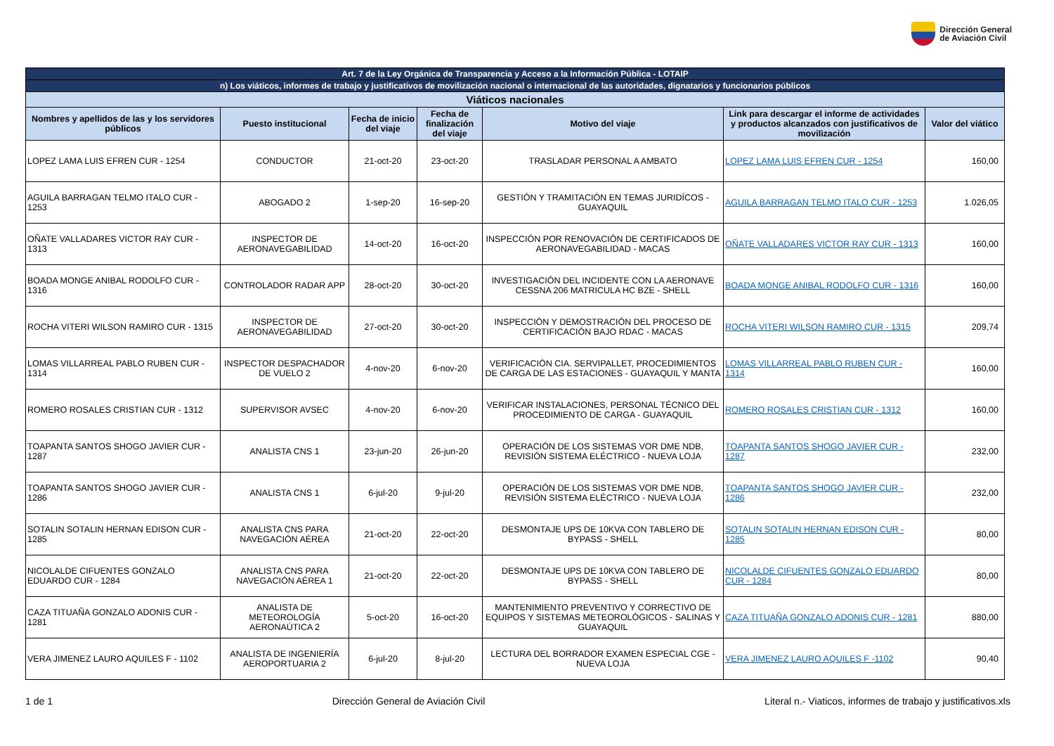Dirección General
de Aviación Civil
| Art. 7 de la Ley Orgánica de Transparencia y Acceso a la Información Pública - LOTAIP | | | | | | |
| n) Los viáticos, informes de trabajo y justificativos de movilización nacional o internacional de las autoridades, dignatarios y funcionarios públicos | | | | | | |
| Viáticos nacionales | | | | | | |
| Nombres y apellidos de las y los servidores públicos | Puesto institucional | Fecha de inicio del viaje | Fecha de finalización del viaje | Motivo del viaje | Link para descargar el informe de actividades y productos alcanzados con justificativos de movilización | Valor del viático |
| LOPEZ LAMA LUIS EFREN CUR - 1254 | CONDUCTOR | 21-oct-20 | 23-oct-20 | TRASLADAR PERSONAL A AMBATO | LOPEZ LAMA LUIS EFREN CUR - 1254 | 160,00 |
| AGUILA BARRAGAN TELMO ITALO CUR - 1253 | ABOGADO 2 | 1-sep-20 | 16-sep-20 | GESTIÓN Y TRAMITACIÓN EN TEMAS JURIDÍCOS - GUAYAQUIL | AGUILA BARRAGAN TELMO ITALO CUR - 1253 | 1.026,05 |
| OÑATE VALLADARES VICTOR RAY CUR - 1313 | INSPECTOR DE AERONAVEGABILIDAD | 14-oct-20 | 16-oct-20 | INSPECCIÓN POR RENOVACIÓN DE CERTIFICADOS DE AERONAVEGABILIDAD - MACAS | OÑATE VALLADARES VICTOR RAY CUR - 1313 | 160,00 |
| BOADA MONGE ANIBAL RODOLFO CUR - 1316 | CONTROLADOR RADAR APP | 28-oct-20 | 30-oct-20 | INVESTIGACIÓN DEL INCIDENTE CON LA AERONAVE CESSNA 206 MATRICULA HC BZE - SHELL | BOADA MONGE ANIBAL RODOLFO CUR - 1316 | 160,00 |
| ROCHA VITERI WILSON RAMIRO CUR - 1315 | INSPECTOR DE AERONAVEGABILIDAD | 27-oct-20 | 30-oct-20 | INSPECCIÓN Y DEMOSTRACIÓN DEL PROCESO DE CERTIFICACIÓN BAJO RDAC - MACAS | ROCHA VITERI WILSON RAMIRO CUR - 1315 | 209,74 |
| LOMAS VILLARREAL PABLO RUBEN CUR - 1314 | INSPECTOR DESPACHADOR DE VUELO 2 | 4-nov-20 | 6-nov-20 | VERIFICACIÓN CIA. SERVIPALLET, PROCEDIMIENTOS DE CARGA DE LAS ESTACIONES - GUAYAQUIL Y MANTA | LOMAS VILLARREAL PABLO RUBEN CUR - 1314 | 160,00 |
| ROMERO ROSALES CRISTIAN CUR - 1312 | SUPERVISOR AVSEC | 4-nov-20 | 6-nov-20 | VERIFICAR INSTALACIONES, PERSONAL TÉCNICO DEL PROCEDIMIENTO DE CARGA - GUAYAQUIL | ROMERO ROSALES CRISTIAN CUR - 1312 | 160,00 |
| TOAPANTA SANTOS SHOGO JAVIER CUR - 1287 | ANALISTA CNS 1 | 23-jun-20 | 26-jun-20 | OPERACIÓN DE LOS SISTEMAS VOR DME NDB, REVISIÓN SISTEMA ELÉCTRICO - NUEVA LOJA | TOAPANTA SANTOS SHOGO JAVIER CUR - 1287 | 232,00 |
| TOAPANTA SANTOS SHOGO JAVIER CUR - 1286 | ANALISTA CNS 1 | 6-jul-20 | 9-jul-20 | OPERACIÓN DE LOS SISTEMAS VOR DME NDB, REVISIÓN SISTEMA ELÉCTRICO - NUEVA LOJA | TOAPANTA SANTOS SHOGO JAVIER CUR - 1286 | 232,00 |
| SOTALIN SOTALIN HERNAN EDISON CUR - 1285 | ANALISTA CNS PARA NAVEGACIÓN AÉREA | 21-oct-20 | 22-oct-20 | DESMONTAJE UPS DE 10KVA CON TABLERO DE BYPASS - SHELL | SOTALIN SOTALIN HERNAN EDISON CUR - 1285 | 80,00 |
| NICOLALDE CIFUENTES GONZALO EDUARDO CUR - 1284 | ANALISTA CNS PARA NAVEGACIÓN AÉREA 1 | 21-oct-20 | 22-oct-20 | DESMONTAJE UPS DE 10KVA CON TABLERO DE BYPASS - SHELL | NICOLALDE CIFUENTES GONZALO EDUARDO CUR - 1284 | 80,00 |
| CAZA TITUAÑA GONZALO ADONIS CUR - 1281 | ANALISTA DE METEOROLOGÍA AERONAÚTICA 2 | 5-oct-20 | 16-oct-20 | MANTENIMIENTO PREVENTIVO Y CORRECTIVO DE EQUIPOS Y SISTEMAS METEOROLÓGICOS - SALINAS Y GUAYAQUIL | CAZA TITUAÑA GONZALO ADONIS CUR - 1281 | 880,00 |
| VERA JIMENEZ LAURO AQUILES F - 1102 | ANALISTA DE INGENIERÍA AEROPORTUARIA 2 | 6-jul-20 | 8-jul-20 | LECTURA DEL BORRADOR EXAMEN ESPECIAL CGE - NUEVA LOJA | VERA JIMENEZ LAURO AQUILES F -1102 | 90,40 |
1 de 1 Dirección General de Aviación Civil Literal n.- Viaticos, informes de trabajo y justificativos.xls